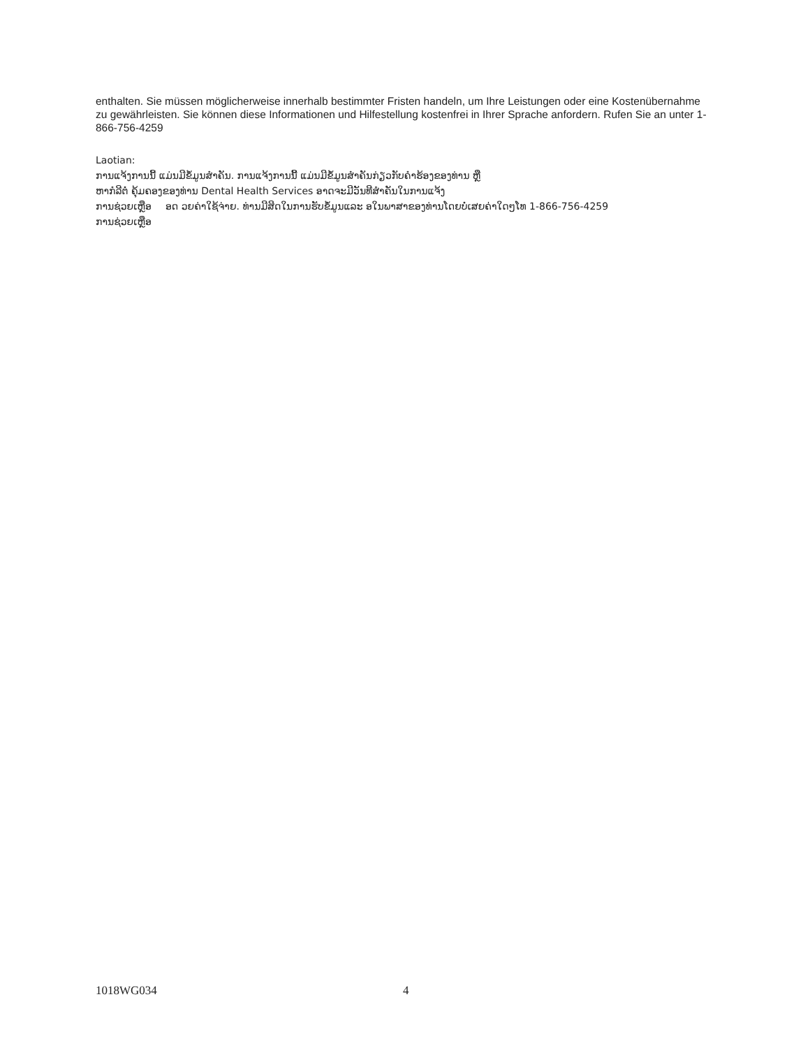enthalten. Sie müssen möglicherweise innerhalb bestimmter Fristen handeln, um Ihre Leistungen oder eine Kostenübernahme zu gewährleisten. Sie können diese Informationen und Hilfestellung kostenfrei in Ihrer Sprache anfordern. Rufen Sie an unter 1-866-756-4259
Laotian:
ການແຈ້ງການນີ້ ແມ່ນມີຂໍ້ມູນສຳຄັນ. ການແຈ້ງການນີ້ ແມ່ນມີຂໍ້ມູນສຳຄັນກ່ຽວກັບຄຳຮ້ອງຂອງທ່ານ ຫຼື
ຫາກໍລີຕໍ່ ຄຸ້ມຄອງຂອງທ່ານ Dental Health Services ອາດຈະມີວັນທີສຳຄັນໃນການແຈ້ງ
ການຊ່ວຍເຫຼືອ ອດ ວຍຄ່າໃຊ້ຈ່າຍ. ທ່ານມີສິດໃນການຮັບຂໍ້ມູນແລະ ອໃນພາສາຂອງທ່ານໂດຍບໍ່ເສຍຄ່າໃດໆໂທ 1-866-756-4259
ການຊ່ວຍເຫຼືອ
1018WG034 4